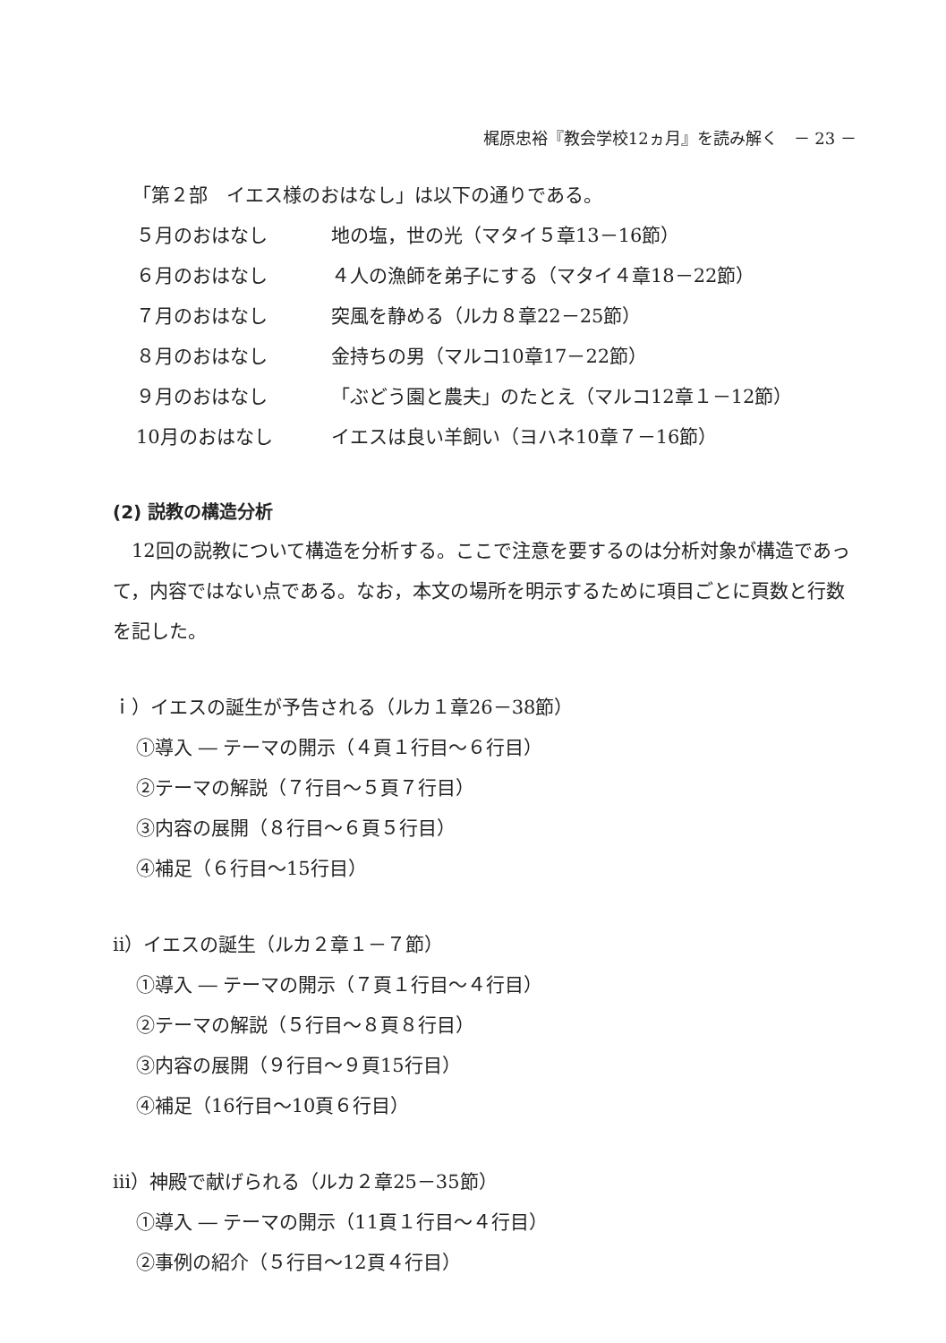梶原忠裕『教会学校12ヵ月』を読み解く　－ 23 －
「第２部　イエス様のおはなし」は以下の通りである。
５月のおはなし 地の塩，世の光（マタイ５章13－16節）
６月のおはなし ４人の漁師を弟子にする（マタイ４章18－22節）
７月のおはなし 突風を静める（ルカ８章22－25節）
８月のおはなし 金持ちの男（マルコ10章17－22節）
９月のおはなし 「ぶどう園と農夫」のたとえ（マルコ12章１－12節）
10月のおはなし イエスは良い羊飼い（ヨハネ10章７－16節）
(2) 説教の構造分析
　12回の説教について構造を分析する。ここで注意を要するのは分析対象が構造であって，内容ではない点である。なお，本文の場所を明示するために項目ごとに頁数と行数を記した。
ｉ）イエスの誕生が予告される（ルカ１章26－38節）
①導入 ― テーマの開示（４頁１行目～６行目）
②テーマの解説（７行目～５頁７行目）
③内容の展開（８行目～６頁５行目）
④補足（６行目～15行目）
ⅱ）イエスの誕生（ルカ２章１－７節）
①導入 ― テーマの開示（７頁１行目～４行目）
②テーマの解説（５行目～８頁８行目）
③内容の展開（９行目～９頁15行目）
④補足（16行目～10頁６行目）
ⅲ）神殿で献げられる（ルカ２章25－35節）
①導入 ― テーマの開示（11頁１行目～４行目）
②事例の紹介（５行目～12頁４行目）